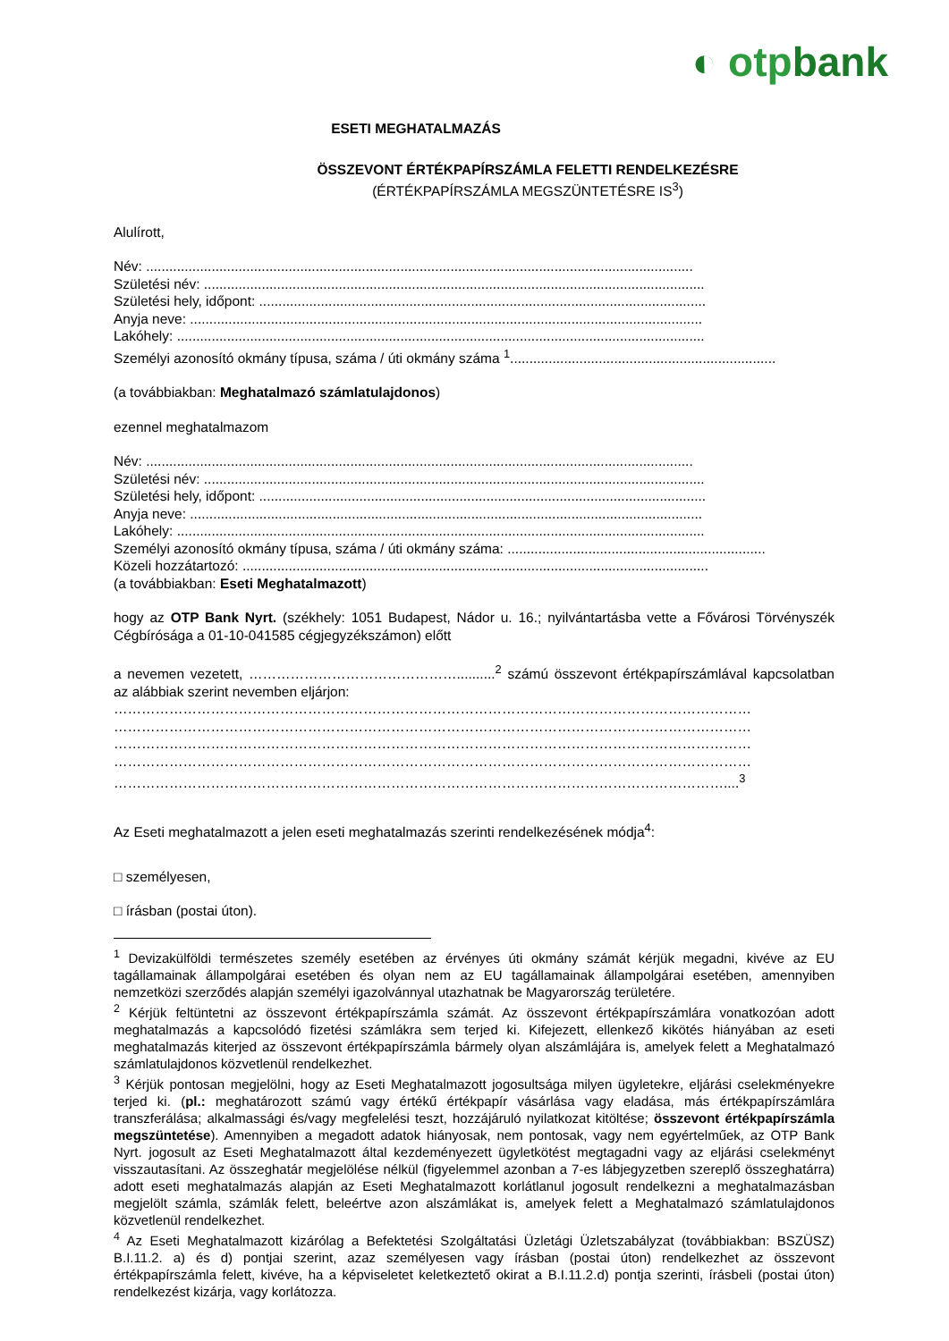◐ otpbank
ESETI MEGHATALMAZÁS
ÖSSZEVONT ÉRTÉKPAPÍRSZÁMLA FELETTI RENDELKEZÉSRE
(ÉRTÉKPAPÍRSZÁMLA MEGSZÜNTETÉSRE IS<sup>3</sup>)
Alulírott,
Név: ..............................................................................................................................................
Születési név: ..................................................................................................................................
Születési hely, időpont: ....................................................................................................................
Anyja neve: .....................................................................................................................................
Lakóhely: .........................................................................................................................................
Személyi azonosító okmány típusa, száma / úti okmány száma <sup>1</sup>.....................................................................
(a továbbiakban: Meghatalmazó számlatulajdonos)
ezennel meghatalmazom
Név: ..............................................................................................................................................
Születési név: ..................................................................................................................................
Születési hely, időpont: ....................................................................................................................
Anyja neve: .....................................................................................................................................
Lakóhely: .........................................................................................................................................
Személyi azonosító okmány típusa, száma / úti okmány száma: ...................................................................
Közeli hozzátartozó: .........................................................................................................................
(a továbbiakban: Eseti Meghatalmazott)
hogy az OTP Bank Nyrt. (székhely: 1051 Budapest, Nádor u. 16.; nyilvántartásba vette a Fővárosi Törvényszék Cégbírósága a 01-10-041585 cégjegyzékszámon) előtt
a nevemen vezetett, ………………………………………..........<sup>2</sup> számú összevont értékpapírszámlával kapcsolatban az alábbiak szerint nevemben eljárjon:
…………………………………………………………………………………………………………………………
…………………………………………………………………………………………………………………………
…………………………………………………………………………………………………………………………
…………………………………………………………………………………………………………………………
……………………………………………………………………………………………………………………....<sup>3</sup>
Az Eseti meghatalmazott a jelen eseti meghatalmazás szerinti rendelkezésének módja<sup>4</sup>:
□ személyesen,
□ írásban (postai úton).
<sup>1</sup> Devizakülföldi természetes személy esetében az érvényes úti okmány számát kérjük megadni, kivéve az EU tagállamainak állampolgárai esetében és olyan nem az EU tagállamainak állampolgárai esetében, amennyiben nemzetközi szerződés alapján személyi igazolvánnyal utazhatnak be Magyarország területére.
<sup>2</sup> Kérjük feltüntetni az összevont értékpapírszámla számát. Az összevont értékpapírszámlára vonatkozóan adott meghatalmazás a kapcsolódó fizetési számlákra sem terjed ki. Kifejezett, ellenkező kikötés hiányában az eseti meghatalmazás kiterjed az összevont értékpapírszámla bármely olyan alszámlájára is, amelyek felett a Meghatalmazó számlatulajdonos közvetlenül rendelkezhet.
<sup>3</sup> Kérjük pontosan megjelölni, hogy az Eseti Meghatalmazott jogosultsága milyen ügyletekre, eljárási cselekményekre terjed ki. (pl.: meghatározott számú vagy értékű értékpapír vásárlása vagy eladása, más értékpapírszámlára transzferálása; alkalmassági és/vagy megfelelési teszt, hozzájáruló nyilatkozat kitöltése; összevont értékpapírszámla megszüntetése). Amennyiben a megadott adatok hiányosak, nem pontosak, vagy nem egyértelműek, az OTP Bank Nyrt. jogosult az Eseti Meghatalmazott által kezdeményezett ügyletkötést megtagadni vagy az eljárási cselekményt visszautasítani. Az összeghatár megjelölése nélkül (figyelemmel azonban a 7-es lábjegyzetben szereplő összeghatárra) adott eseti meghatalmazás alapján az Eseti Meghatalmazott korlátlanul jogosult rendelkezni a meghatalmazásban megjelölt számla, számlák felett, beleértve azon alszámlákat is, amelyek felett a Meghatalmazó számlatulajdonos közvetlenül rendelkezhet.
<sup>4</sup> Az Eseti Meghatalmazott kizárólag a Befektetési Szolgáltatási Üzletági Üzletszabályzat (továbbiakban: BSZÜSZ) B.I.11.2. a) és d) pontjai szerint, azaz személyesen vagy írásban (postai úton) rendelkezhet az összevont értékpapírszámla felett, kivéve, ha a képviseletet keletkeztető okirat a B.I.11.2.d) pontja szerinti, írásbeli (postai úton) rendelkezést kizárja, vagy korlátozza.